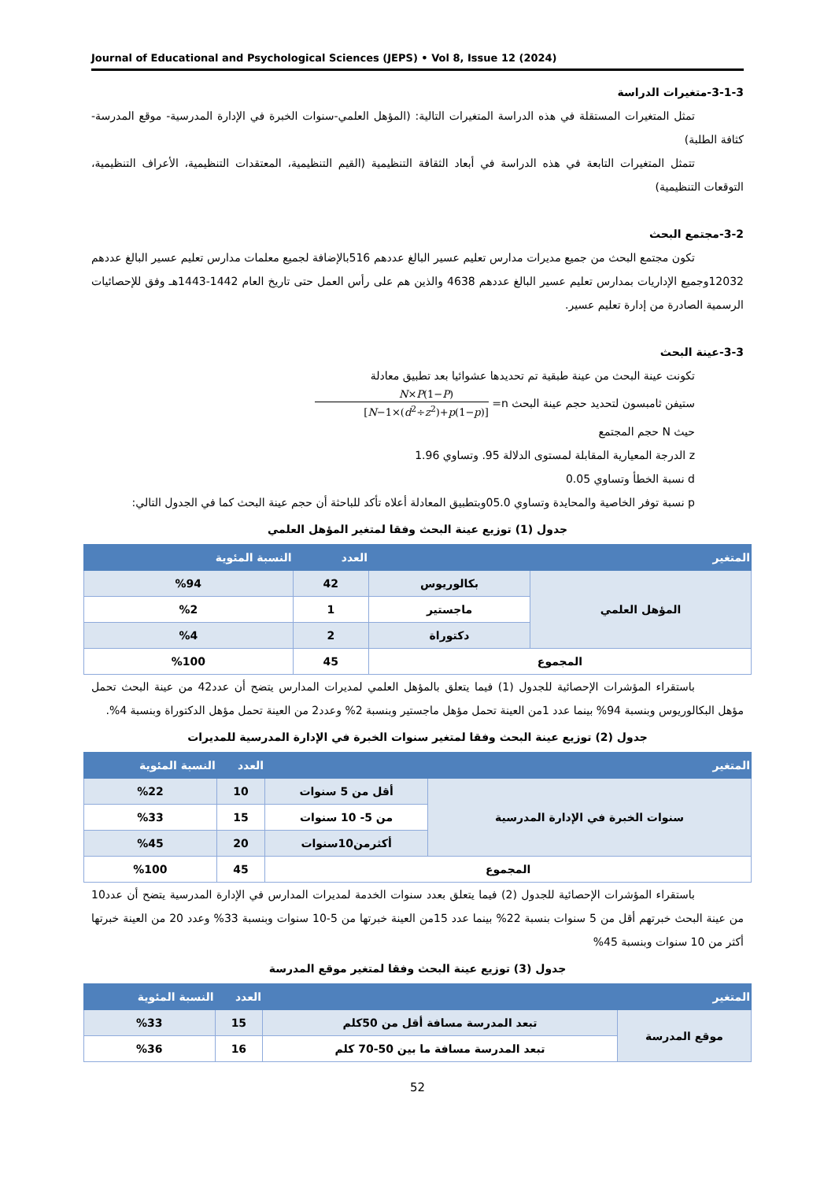Journal of Educational and Psychological Sciences (JEPS) • Vol 8, Issue 12 (2024)
3-1-3-متغيرات الدراسة
تمثل المتغيرات المستقلة في هذه الدراسة المتغيرات التالية: (المؤهل العلمي-سنوات الخبرة في الإدارة المدرسية- موقع المدرسة-كثافة الطلبة)
تتمثل المتغيرات التابعة في هذه الدراسة في أبعاد الثقافة التنظيمية (القيم التنظيمية، المعتقدات التنظيمية، الأعراف التنظيمية، التوقعات التنظيمية)
3-2-مجتمع البحث
تكون مجتمع البحث من جميع مديرات مدارس تعليم عسير البالغ عددهم 516بالإضافة لجميع معلمات مدارس تعليم عسير البالغ عددهم 12032وجميع الإداريات بمدارس تعليم عسير البالغ عددهم 4638 والذين هم على رأس العمل حتى تاريخ العام 1442-1443هـ وفق للإحصائيات الرسمية الصادرة من إدارة تعليم عسير.
3-3-عينة البحث
تكونت عينة البحث من عينة طبقية تم تحديدها عشوائيا بعد تطبيق معادلة
ستيفن ثامبسون لتحديد حجم عينة البحث n= N×P(1−P) [N−1×(d<sup>2</sup>÷z<sup>2</sup>)+p(1−p)]
حيث N حجم المجتمع
z الدرجة المعيارية المقابلة لمستوى الدلالة 95. وتساوي 1.96
d نسبة الخطأ وتساوي 0.05
p نسبة توفر الخاصية والمحايدة وتساوي 05.0وبتطبيق المعادلة أعلاه تأكد للباحثة أن حجم عينة البحث كما في الجدول التالي:
جدول (1) توزيع عينة البحث وفقا لمتغير المؤهل العلمي
| المتغير | | العدد | النسبة المئوية |
| --- | --- | --- | --- |
| المؤهل العلمي | بكالوريوس | 42 | %94 |
| | ماجستير | 1 | %2 |
| | دكتوراة | 2 | %4 |
| المجموع | | 45 | %100 |
باستقراء المؤشرات الإحصائية للجدول (1) فيما يتعلق بالمؤهل العلمي لمديرات المدارس يتضح أن عدد42 من عينة البحث تحمل مؤهل البكالوريوس وبنسبة 94% بينما عدد 1من العينة تحمل مؤهل ماجستير وبنسبة 2% وعدد2 من العينة تحمل مؤهل الدكتوراة وبنسبة 4%.
جدول (2) توزيع عينة البحث وفقا لمتغير سنوات الخبرة في الإدارة المدرسية للمديرات
| المتغير | | العدد | النسبة المئوية |
| --- | --- | --- | --- |
| سنوات الخبرة في الإدارة المدرسية | أقل من 5 سنوات | 10 | %22 |
| | من 5- 10 سنوات | 15 | %33 |
| | أكثرمن10سنوات | 20 | %45 |
| المجموع | | 45 | %100 |
باستقراء المؤشرات الإحصائية للجدول (2) فيما يتعلق بعدد سنوات الخدمة لمديرات المدارس في الإدارة المدرسية يتضح أن عدد10 من عينة البحث خبرتهم أقل من 5 سنوات بنسبة 22% بينما عدد 15من العينة خبرتها من 5-10 سنوات وبنسبة 33% وعدد 20 من العينة خبرتها أكثر من 10 سنوات وبنسبة 45%
جدول (3) توزيع عينة البحث وفقا لمتغير موقع المدرسة
| المتغير | | العدد | النسبة المئوية |
| --- | --- | --- | --- |
| موقع المدرسة | تبعد المدرسة مسافة أقل من 50كلم | 15 | %33 |
| | تبعد المدرسة مسافة ما بين 50-70 كلم | 16 | %36 |
52